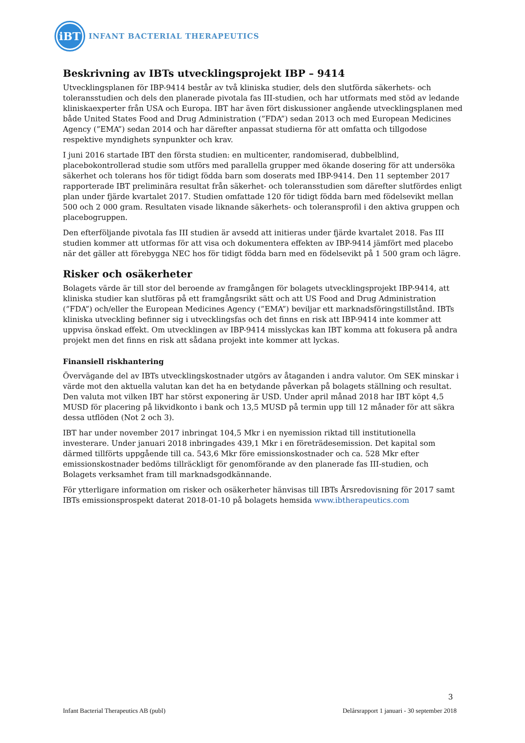iBT
INFANT BACTERIAL THERAPEUTICS
Beskrivning av IBTs utvecklingsprojekt IBP – 9414
Utvecklingsplanen för IBP-9414 består av två kliniska studier, dels den slutförda säkerhets- och toleransstudien och dels den planerade pivotala fas III-studien, och har utformats med stöd av ledande kliniskaexperter från USA och Europa. IBT har även fört diskussioner angående utvecklingsplanen med både United States Food and Drug Administration (”FDA”) sedan 2013 och med European Medicines Agency (”EMA”) sedan 2014 och har därefter anpassat studierna för att omfatta och tillgodose respektive myndighets synpunkter och krav.
I juni 2016 startade IBT den första studien: en multicenter, randomiserad, dubbelblind, placebokontrollerad studie som utförs med parallella grupper med ökande dosering för att undersöka säkerhet och tolerans hos för tidigt födda barn som doserats med IBP-9414. Den 11 september 2017 rapporterade IBT preliminära resultat från säkerhet- och toleransstudien som därefter slutfördes enligt plan under fjärde kvartalet 2017. Studien omfattade 120 för tidigt födda barn med födelsevikt mellan 500 och 2 000 gram. Resultaten visade liknande säkerhets- och toleransprofil i den aktiva gruppen och placebogruppen.
Den efterföljande pivotala fas III studien är avsedd att initieras under fjärde kvartalet 2018. Fas III studien kommer att utformas för att visa och dokumentera effekten av IBP-9414 jämfört med placebo när det gäller att förebygga NEC hos för tidigt födda barn med en födelsevikt på 1 500 gram och lägre.
Risker och osäkerheter
Bolagets värde är till stor del beroende av framgången för bolagets utvecklingsprojekt IBP-9414, att kliniska studier kan slutföras på ett framgångsrikt sätt och att US Food and Drug Administration (”FDA”) och/eller the European Medicines Agency (”EMA”) beviljar ett marknadsföringstillstånd. IBTs kliniska utveckling befinner sig i utvecklingsfas och det finns en risk att IBP-9414 inte kommer att uppvisa önskad effekt. Om utvecklingen av IBP-9414 misslyckas kan IBT komma att fokusera på andra projekt men det finns en risk att sådana projekt inte kommer att lyckas.
Finansiell riskhantering
Övervägande del av IBTs utvecklingskostnader utgörs av åtaganden i andra valutor. Om SEK minskar i värde mot den aktuella valutan kan det ha en betydande påverkan på bolagets ställning och resultat. Den valuta mot vilken IBT har störst exponering är USD. Under april månad 2018 har IBT köpt 4,5 MUSD för placering på likvidkonto i bank och 13,5 MUSD på termin upp till 12 månader för att säkra dessa utflöden (Not 2 och 3).
IBT har under november 2017 inbringat 104,5 Mkr i en nyemission riktad till institutionella investerare. Under januari 2018 inbringades 439,1 Mkr i en företrädesemission. Det kapital som därmed tillförts uppgående till ca. 543,6 Mkr före emissionskostnader och ca. 528 Mkr efter emissionskostnader bedöms tillräckligt för genomförande av den planerade fas III-studien, och Bolagets verksamhet fram till marknadsgodkännande.
För ytterligare information om risker och osäkerheter hänvisas till IBTs Årsredovisning för 2017 samt IBTs emissionsprospekt daterat 2018-01-10 på bolagets hemsida www.ibtherapeutics.com
3
Infant Bacterial Therapeutics AB (publ) Delårsrapport 1 januari - 30 september 2018